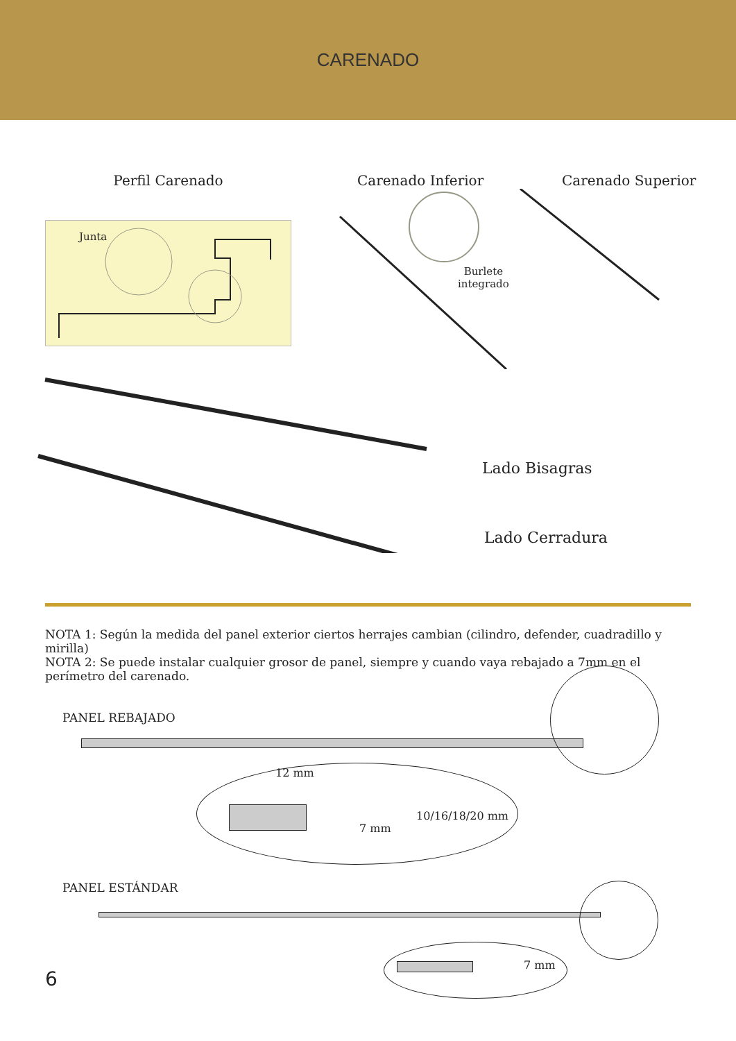CARENADO
Perfil Carenado Carenado Inferior Carenado Superior
Junta
Burlete
integrado
Lado Bisagras
Lado Cerradura
NOTA 1: Según la medida del panel exterior ciertos herrajes cambian (cilindro, defender, cuadradillo y mirilla)
NOTA 2: Se puede instalar cualquier grosor de panel, siempre y cuando vaya rebajado a 7mm en el perímetro del carenado.
PANEL REBAJADO
12 mm
7 mm
10/16/18/20 mm
PANEL ESTÁNDAR
7 mm
6